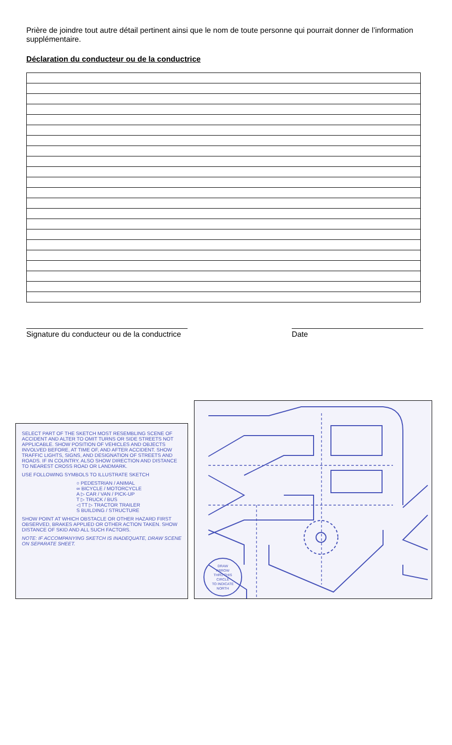Prière de joindre tout autre détail pertinent ainsi que le nom de toute personne qui pourrait donner de l’information supplémentaire.
Déclaration du conducteur ou de la conductrice
Signature du conducteur ou de la conductrice
Date
SELECT PART OF THE SKETCH MOST RESEMBLING SCENE OF ACCIDENT AND ALTER TO OMIT TURNS OR SIDE STREETS NOT APPLICABLE. SHOW POSITION OF VEHICLES AND OBJECTS INVOLVED BEFORE, AT TIME OF, AND AFTER ACCIDENT. SHOW TRAFFIC LIGHTS, SIGNS, AND DESIGNATION OF STREETS AND ROADS. IF IN COUNTRY, ALSO SHOW DIRECTION AND DISTANCE TO NEAREST CROSS ROAD OR LANDMARK.
USE FOLLOWING SYMBOLS TO ILLUSTRATE SKETCH
○ PEDESTRIAN / ANIMAL
∞ BICYCLE / MOTORCYCLE
A ▷ CAR / VAN / PICK-UP
T ▷ TRUCK / BUS
◁ TT ▷ TRACTOR TRAILER
S BUILDING / STRUCTURE
SHOW POINT AT WHICH OBSTACLE OR OTHER HAZARD FIRST OBSERVED, BRAKES APPLIED OR OTHER ACTION TAKEN. SHOW DISTANCE OF SKID AND ALL SUCH FACTORS.
NOTE: IF ACCOMPANYING SKETCH IS INADEQUATE, DRAW SCENE ON SEPARATE SHEET.
DRAW
ARROW
THRU THIS
CIRCLE
TO INDICATE
NORTH